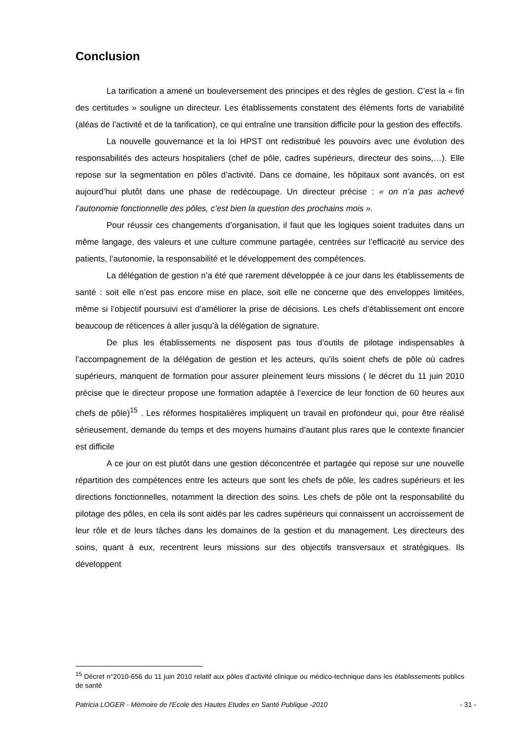Conclusion
La tarification a amené un bouleversement des principes et des règles de gestion. C’est la « fin des certitudes » souligne un directeur. Les établissements constatent des éléments forts de variabilité (aléas de l’activité et de la tarification), ce qui entraîne une transition difficile pour la gestion des effectifs.
La nouvelle gouvernance et la loi HPST ont redistribué les pouvoirs avec une évolution des responsabilités des acteurs hospitaliers (chef de pôle, cadres supérieurs, directeur des soins,…). Elle repose sur la segmentation en pôles d’activité. Dans ce domaine, les hôpitaux sont avancés, on est aujourd’hui plutôt dans une phase de redécoupage. Un directeur précise : « on n’a pas achevé l’autonomie fonctionnelle des pôles, c’est bien la question des prochains mois ».
Pour réussir ces changements d’organisation, il faut que les logiques soient traduites dans un même langage, des valeurs et une culture commune partagée, centrées sur l’efficacité au service des patients, l’autonomie, la responsabilité et le développement des compétences.
La délégation de gestion n’a été que rarement développée à ce jour dans les établissements de santé : soit elle n’est pas encore mise en place, soit elle ne concerne que des enveloppes limitées, même si l’objectif poursuivi est d’améliorer la prise de décisions. Les chefs d’établissement ont encore beaucoup de réticences à aller jusqu’à la délégation de signature.
De plus les établissements ne disposent pas tous d’outils de pilotage indispensables à l’accompagnement de la délégation de gestion et les acteurs, qu’ils soient chefs de pôle où cadres supérieurs, manquent de formation pour assurer pleinement leurs missions ( le décret du 11 juin 2010 précise que le directeur propose une formation adaptée à l’exercice de leur fonction de 60 heures aux chefs de pôle)<sup>15</sup> . Les réformes hospitalières impliquent un travail en profondeur qui, pour être réalisé sérieusement, demande du temps et des moyens humains d’autant plus rares que le contexte financier est difficile
A ce jour on est plutôt dans une gestion déconcentrée et partagée qui repose sur une nouvelle répartition des compétences entre les acteurs que sont les chefs de pôle, les cadres supérieurs et les directions fonctionnelles, notamment la direction des soins. Les chefs de pôle ont la responsabilité du pilotage des pôles, en cela ils sont aidés par les cadres supérieurs qui connaissent un accroissement de leur rôle et de leurs tâches dans les domaines de la gestion et du management. Les directeurs des soins, quant à eux, recentrent leurs missions sur des objectifs transversaux et stratégiques. Ils développent
<sup>15</sup> Décret n°2010-656 du 11 juin 2010 relatif aux pôles d’activité clinique ou médico-technique dans les établissements publics de santé
Patricia LOGER - Mémoire de l'Ecole des Hautes Etudes en Santé Publique -2010 - 31 -